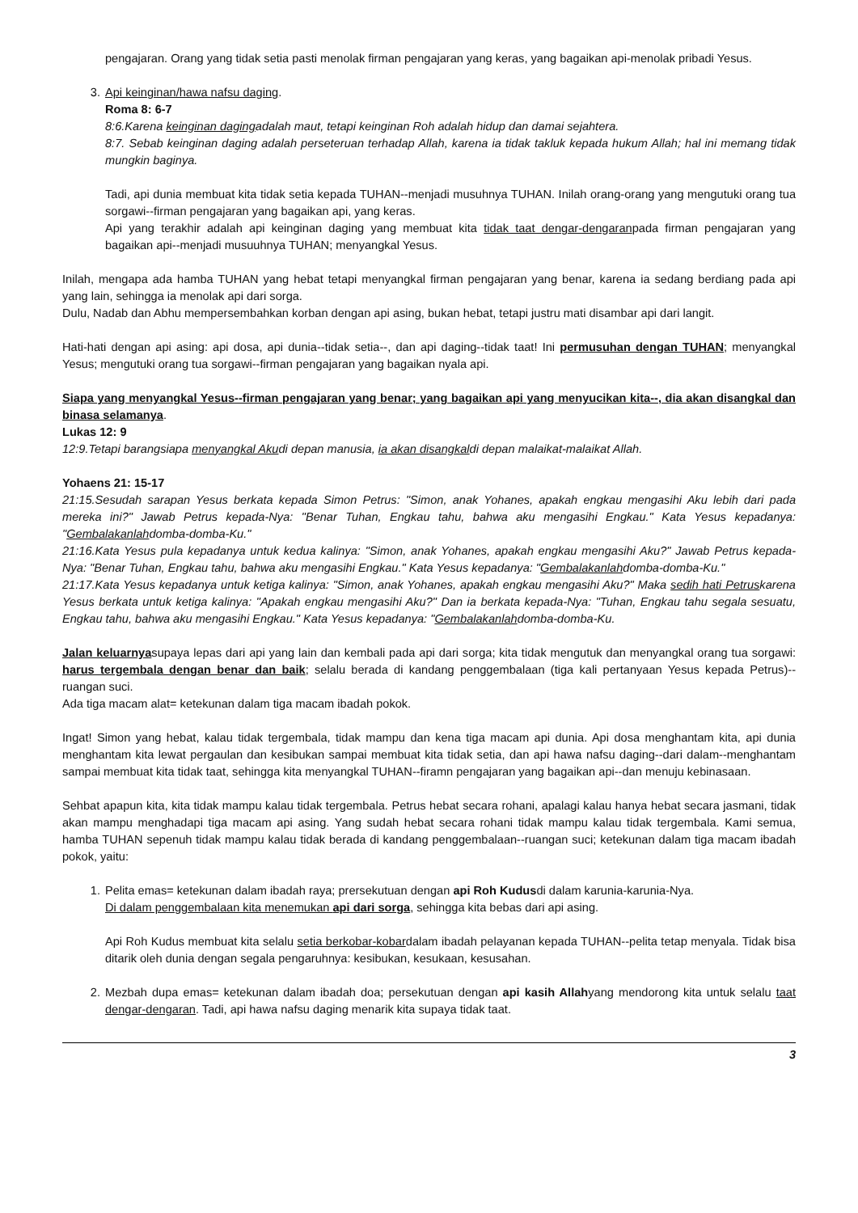pengajaran. Orang yang tidak setia pasti menolak firman pengajaran yang keras, yang bagaikan api-menolak pribadi Yesus.
3. Api keinginan/hawa nafsu daging.
Roma 8: 6-7
8:6.Karena keinginan dagingadalah maut, tetapi keinginan Roh adalah hidup dan damai sejahtera.
8:7. Sebab keinginan daging adalah perseteruan terhadap Allah, karena ia tidak takluk kepada hukum Allah; hal ini memang tidak mungkin baginya.
Tadi, api dunia membuat kita tidak setia kepada TUHAN--menjadi musuhnya TUHAN. Inilah orang-orang yang mengutuki orang tua sorgawi--firman pengajaran yang bagaikan api, yang keras.
Api yang terakhir adalah api keinginan daging yang membuat kita tidak taat dengar-dengaranpada firman pengajaran yang bagaikan api--menjadi musuuhnya TUHAN; menyangkal Yesus.
Inilah, mengapa ada hamba TUHAN yang hebat tetapi menyangkal firman pengajaran yang benar, karena ia sedang berdiang pada api yang lain, sehingga ia menolak api dari sorga.
Dulu, Nadab dan Abhu mempersembahkan korban dengan api asing, bukan hebat, tetapi justru mati disambar api dari langit.
Hati-hati dengan api asing: api dosa, api dunia--tidak setia--, dan api daging--tidak taat! Ini permusuhan dengan TUHAN; menyangkal Yesus; mengutuki orang tua sorgawi--firman pengajaran yang bagaikan nyala api.
Siapa yang menyangkal Yesus--firman pengajaran yang benar; yang bagaikan api yang menyucikan kita--, dia akan disangkal dan binasa selamanya.
Lukas 12: 9
12:9.Tetapi barangsiapa menyangkal Akudi depan manusia, ia akan disangkaldi depan malaikat-malaikat Allah.
Yohaens 21: 15-17
21:15.Sesudah sarapan Yesus berkata kepada Simon Petrus: "Simon, anak Yohanes, apakah engkau mengasihi Aku lebih dari pada mereka ini?" Jawab Petrus kepada-Nya: "Benar Tuhan, Engkau tahu, bahwa aku mengasihi Engkau." Kata Yesus kepadanya: "Gembalakanlahdomba-domba-Ku."
21:16.Kata Yesus pula kepadanya untuk kedua kalinya: "Simon, anak Yohanes, apakah engkau mengasihi Aku?" Jawab Petrus kepada-Nya: "Benar Tuhan, Engkau tahu, bahwa aku mengasihi Engkau." Kata Yesus kepadanya: "Gembalakanlahdomba-domba-Ku."
21:17.Kata Yesus kepadanya untuk ketiga kalinya: "Simon, anak Yohanes, apakah engkau mengasihi Aku?" Maka sedih hati Petruskarena Yesus berkata untuk ketiga kalinya: "Apakah engkau mengasihi Aku?" Dan ia berkata kepada-Nya: "Tuhan, Engkau tahu segala sesuatu, Engkau tahu, bahwa aku mengasihi Engkau." Kata Yesus kepadanya: "Gembalakanlahdomba-domba-Ku.
Jalan keluarnyasupaya lepas dari api yang lain dan kembali pada api dari sorga; kita tidak mengutuk dan menyangkal orang tua sorgawi: harus tergembala dengan benar dan baik; selalu berada di kandang penggembalaan (tiga kali pertanyaan Yesus kepada Petrus)--ruangan suci.
Ada tiga macam alat= ketekunan dalam tiga macam ibadah pokok.
Ingat! Simon yang hebat, kalau tidak tergembala, tidak mampu dan kena tiga macam api dunia. Api dosa menghantam kita, api dunia menghantam kita lewat pergaulan dan kesibukan sampai membuat kita tidak setia, dan api hawa nafsu daging--dari dalam--menghantam sampai membuat kita tidak taat, sehingga kita menyangkal TUHAN--firamn pengajaran yang bagaikan api--dan menuju kebinasaan.
Sehbat apapun kita, kita tidak mampu kalau tidak tergembala. Petrus hebat secara rohani, apalagi kalau hanya hebat secara jasmani, tidak akan mampu menghadapi tiga macam api asing. Yang sudah hebat secara rohani tidak mampu kalau tidak tergembala. Kami semua, hamba TUHAN sepenuh tidak mampu kalau tidak berada di kandang penggembalaan--ruangan suci; ketekunan dalam tiga macam ibadah pokok, yaitu:
1. Pelita emas= ketekunan dalam ibadah raya; prersekutuan dengan api Roh Kudusdi dalam karunia-karunia-Nya.
Di dalam penggembalaan kita menemukan api dari sorga, sehingga kita bebas dari api asing.
Api Roh Kudus membuat kita selalu setia berkobar-kobardalam ibadah pelayanan kepada TUHAN--pelita tetap menyala. Tidak bisa ditarik oleh dunia dengan segala pengaruhnya: kesibukan, kesukaan, kesusahan.
2. Mezbah dupa emas= ketekunan dalam ibadah doa; persekutuan dengan api kasih Allahyang mendorong kita untuk selalu taat dengar-dengaran. Tadi, api hawa nafsu daging menarik kita supaya tidak taat.
3